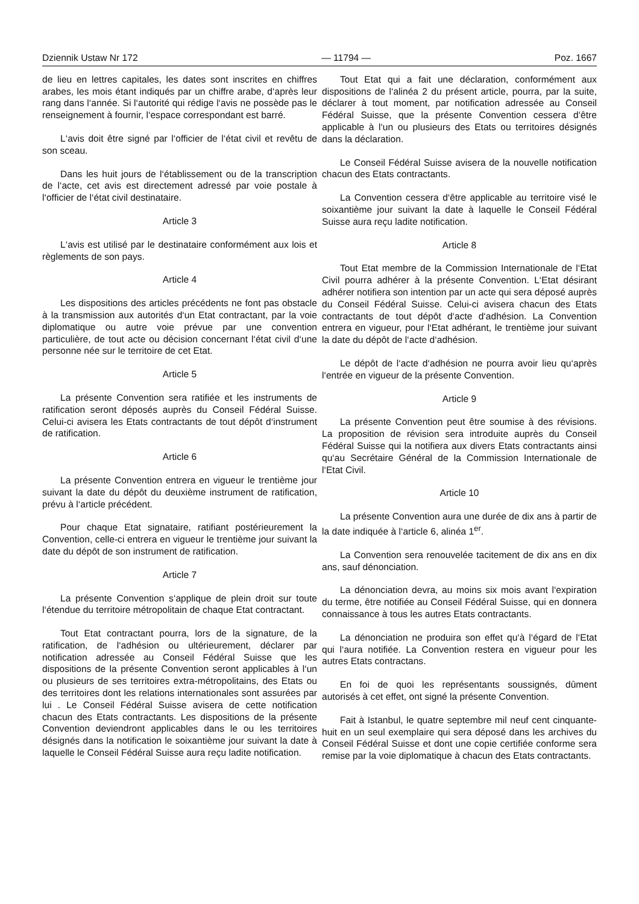Dziennik Ustaw Nr 172 — 11794 — Poz. 1667
de lieu en lettres capitales, les dates sont inscrites en chiffres arabes, les mois étant indiqués par un chiffre arabe, d‘après leur rang dans l‘année. Si l‘autorité qui rédige l‘avis ne possède pas le renseignement à fournir, l‘espace correspondant est barré.
L‘avis doit être signé par l‘officier de l‘état civil et revêtu de son sceau.
Dans les huit jours de l‘établissement ou de la transcription de l‘acte, cet avis est directement adressé par voie postale à l‘officier de l‘état civil destinataire.
Article 3
L‘avis est utilisé par le destinataire conformément aux lois et règlements de son pays.
Article 4
Les dispositions des articles précédents ne font pas obstacle à la transmission aux autorités d‘un Etat contractant, par la voie diplomatique ou autre voie prévue par une convention particulière, de tout acte ou décision concernant l‘état civil d‘une personne née sur le territoire de cet Etat.
Article 5
La présente Convention sera ratifiée et les instruments de ratification seront déposés auprès du Conseil Fédéral Suisse. Celui-ci avisera les Etats contractants de tout dépôt d‘instrument de ratification.
Article 6
La présente Convention entrera en vigueur le trentième jour suivant la date du dépôt du deuxième instrument de ratification, prévu à l‘article précédent.
Pour chaque Etat signataire, ratifiant postérieurement la Convention, celle-ci entrera en vigueur le trentième jour suivant la date du dépôt de son instrument de ratification.
Article 7
La présente Convention s‘applique de plein droit sur toute l‘étendue du territoire métropolitain de chaque Etat contractant.
Tout Etat contractant pourra, lors de la signature, de la ratification, de l‘adhésion ou ultérieurement, déclarer par notification adressée au Conseil Fédéral Suisse que les dispositions de la présente Convention seront applicables à l‘un ou plusieurs de ses territoires extra-métropolitains, des Etats ou des territoires dont les relations internationales sont assurées par lui . Le Conseil Fédéral Suisse avisera de cette notification chacun des Etats contractants. Les dispositions de la présente Convention deviendront applicables dans le ou les territoires désignés dans la notification le soixantième jour suivant la date à laquelle le Conseil Fédéral Suisse aura reçu ladite notification.
Tout Etat qui a fait une déclaration, conformément aux dispositions de l‘alinéa 2 du présent article, pourra, par la suite, déclarer à tout moment, par notification adressée au Conseil Fédéral Suisse, que la présente Convention cessera d‘être applicable à l‘un ou plusieurs des Etats ou territoires désignés dans la déclaration.
Le Conseil Fédéral Suisse avisera de la nouvelle notification chacun des Etats contractants.
La Convention cessera d‘être applicable au territoire visé le soixantième jour suivant la date à laquelle le Conseil Fédéral Suisse aura reçu ladite notification.
Article 8
Tout Etat membre de la Commission Internationale de l‘Etat Civil pourra adhérer à la présente Convention. L‘Etat désirant adhérer notifiera son intention par un acte qui sera déposé auprès du Conseil Fédéral Suisse. Celui-ci avisera chacun des Etats contractants de tout dépôt d‘acte d‘adhésion. La Convention entrera en vigueur, pour l‘Etat adhérant, le trentième jour suivant la date du dépôt de l‘acte d‘adhésion.
Le dépôt de l‘acte d‘adhésion ne pourra avoir lieu qu‘après l‘entrée en vigueur de la présente Convention.
Article 9
La présente Convention peut être soumise à des révisions. La proposition de révision sera introduite auprès du Conseil Fédéral Suisse qui la notifiera aux divers Etats contractants ainsi qu‘au Secrétaire Général de la Commission Internationale de l‘Etat Civil.
Article 10
La présente Convention aura une durée de dix ans à partir de la date indiquée à l‘article 6, alinéa 1<sup>er</sup>.
La Convention sera renouvelée tacitement de dix ans en dix ans, sauf dénonciation.
La dénonciation devra, au moins six mois avant l‘expiration du terme, être notifiée au Conseil Fédéral Suisse, qui en donnera connaissance à tous les autres Etats contractants.
La dénonciation ne produira son effet qu‘à l‘égard de l‘Etat qui l‘aura notifiée. La Convention restera en vigueur pour les autres Etats contractans.
En foi de quoi les représentants soussignés, dûment autorisés à cet effet, ont signé la présente Convention.
Fait à Istanbul, le quatre septembre mil neuf cent cinquante-huit en un seul exemplaire qui sera déposé dans les archives du Conseil Fédéral Suisse et dont une copie certifiée conforme sera remise par la voie diplomatique à chacun des Etats contractants.